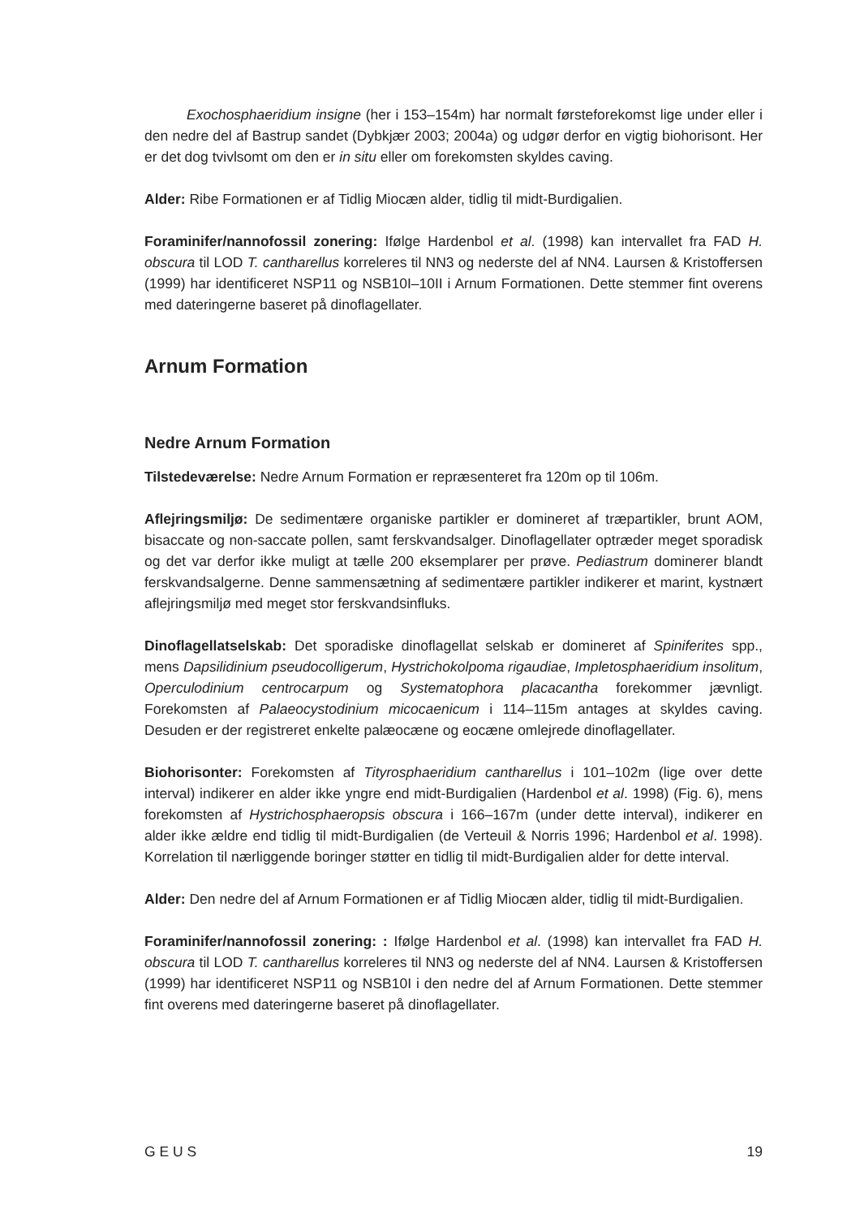Exochosphaeridium insigne (her i 153–154m) har normalt førsteforekomst lige under eller i den nedre del af Bastrup sandet (Dybkjær 2003; 2004a) og udgør derfor en vigtig biohorisont. Her er det dog tvivlsomt om den er in situ eller om forekomsten skyldes caving.
Alder: Ribe Formationen er af Tidlig Miocæn alder, tidlig til midt-Burdigalien.
Foraminifer/nannofossil zonering: Ifølge Hardenbol et al. (1998) kan intervallet fra FAD H. obscura til LOD T. cantharellus korreleres til NN3 og nederste del af NN4. Laursen & Kristoffersen (1999) har identificeret NSP11 og NSB10I–10II i Arnum Formationen. Dette stemmer fint overens med dateringerne baseret på dinoflagellater.
Arnum Formation
Nedre Arnum Formation
Tilstedeværelse: Nedre Arnum Formation er repræsenteret fra 120m op til 106m.
Aflejringsmiljø: De sedimentære organiske partikler er domineret af træpartikler, brunt AOM, bisaccate og non-saccate pollen, samt ferskvandsalger. Dinoflagellater optræder meget sporadisk og det var derfor ikke muligt at tælle 200 eksemplarer per prøve. Pediastrum dominerer blandt ferskvandsalgerne. Denne sammensætning af sedimentære partikler indikerer et marint, kystnært aflejringsmiljø med meget stor ferskvandsinfluks.
Dinoflagellatselskab: Det sporadiske dinoflagellat selskab er domineret af Spiniferites spp., mens Dapsilidinium pseudocolligerum, Hystrichokolpoma rigaudiae, Impletosphaeridium insolitum, Operculodinium centrocarpum og Systematophora placacantha forekommer jævnligt. Forekomsten af Palaeocystodinium micocaenicum i 114–115m antages at skyldes caving. Desuden er der registreret enkelte palæocæne og eocæne omlejrede dinoflagellater.
Biohorisonter: Forekomsten af Tityrosphaeridium cantharellus i 101–102m (lige over dette interval) indikerer en alder ikke yngre end midt-Burdigalien (Hardenbol et al. 1998) (Fig. 6), mens forekomsten af Hystrichosphaeropsis obscura i 166–167m (under dette interval), indikerer en alder ikke ældre end tidlig til midt-Burdigalien (de Verteuil & Norris 1996; Hardenbol et al. 1998). Korrelation til nærliggende boringer støtter en tidlig til midt-Burdigalien alder for dette interval.
Alder: Den nedre del af Arnum Formationen er af Tidlig Miocæn alder, tidlig til midt-Burdigalien.
Foraminifer/nannofossil zonering: : Ifølge Hardenbol et al. (1998) kan intervallet fra FAD H. obscura til LOD T. cantharellus korreleres til NN3 og nederste del af NN4. Laursen & Kristoffersen (1999) har identificeret NSP11 og NSB10I i den nedre del af Arnum Formationen. Dette stemmer fint overens med dateringerne baseret på dinoflagellater.
G E U S 19